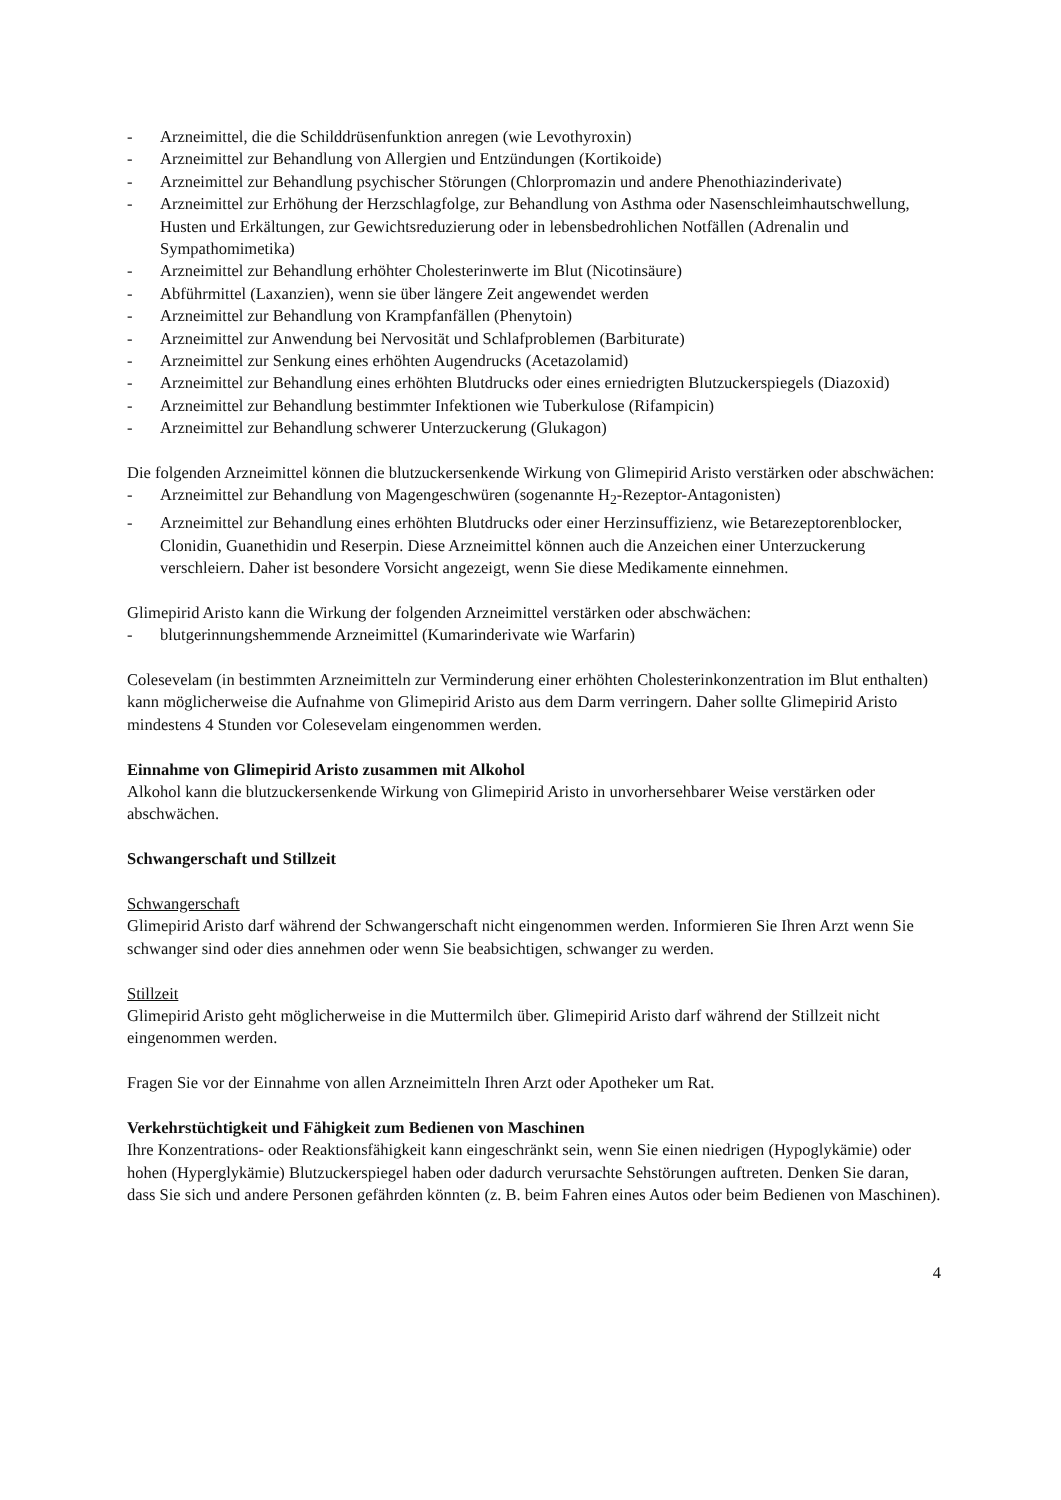- Arzneimittel, die die Schilddrüsenfunktion anregen (wie Levothyroxin)
- Arzneimittel zur Behandlung von Allergien und Entzündungen (Kortikoide)
- Arzneimittel zur Behandlung psychischer Störungen (Chlorpromazin und andere Phenothiazinderivate)
- Arzneimittel zur Erhöhung der Herzschlagfolge, zur Behandlung von Asthma oder Nasenschleimhautschwellung, Husten und Erkältungen, zur Gewichtsreduzierung oder in lebensbedrohlichen Notfällen (Adrenalin und Sympathomimetika)
- Arzneimittel zur Behandlung erhöhter Cholesterinwerte im Blut (Nicotinsäure)
- Abführmittel (Laxanzien), wenn sie über längere Zeit angewendet werden
- Arzneimittel zur Behandlung von Krampfanfällen (Phenytoin)
- Arzneimittel zur Anwendung bei Nervosität und Schlafproblemen (Barbiturate)
- Arzneimittel zur Senkung eines erhöhten Augendrucks (Acetazolamid)
- Arzneimittel zur Behandlung eines erhöhten Blutdrucks oder eines erniedrigten Blutzuckerspiegels (Diazoxid)
- Arzneimittel zur Behandlung bestimmter Infektionen wie Tuberkulose (Rifampicin)
- Arzneimittel zur Behandlung schwerer Unterzuckerung (Glukagon)
Die folgenden Arzneimittel können die blutzuckersenkende Wirkung von Glimepirid Aristo verstärken oder abschwächen:
- Arzneimittel zur Behandlung von Magengeschwüren (sogenannte H<sub>2</sub>-Rezeptor-Antagonisten)
- Arzneimittel zur Behandlung eines erhöhten Blutdrucks oder einer Herzinsuffizienz, wie Betarezeptorenblocker, Clonidin, Guanethidin und Reserpin. Diese Arzneimittel können auch die Anzeichen einer Unterzuckerung verschleiern. Daher ist besondere Vorsicht angezeigt, wenn Sie diese Medikamente einnehmen.
Glimepirid Aristo kann die Wirkung der folgenden Arzneimittel verstärken oder abschwächen:
- blutgerinnungshemmende Arzneimittel (Kumarinderivate wie Warfarin)
Colesevelam (in bestimmten Arzneimitteln zur Verminderung einer erhöhten Cholesterinkonzentration im Blut enthalten) kann möglicherweise die Aufnahme von Glimepirid Aristo aus dem Darm verringern. Daher sollte Glimepirid Aristo mindestens 4 Stunden vor Colesevelam eingenommen werden.
Einnahme von Glimepirid Aristo zusammen mit Alkohol
Alkohol kann die blutzuckersenkende Wirkung von Glimepirid Aristo in unvorhersehbarer Weise verstärken oder abschwächen.
Schwangerschaft und Stillzeit
Schwangerschaft
Glimepirid Aristo darf während der Schwangerschaft nicht eingenommen werden. Informieren Sie Ihren Arzt wenn Sie schwanger sind oder dies annehmen oder wenn Sie beabsichtigen, schwanger zu werden.
Stillzeit
Glimepirid Aristo geht möglicherweise in die Muttermilch über. Glimepirid Aristo darf während der Stillzeit nicht eingenommen werden.
Fragen Sie vor der Einnahme von allen Arzneimitteln Ihren Arzt oder Apotheker um Rat.
Verkehrstüchtigkeit und Fähigkeit zum Bedienen von Maschinen
Ihre Konzentrations- oder Reaktionsfähigkeit kann eingeschränkt sein, wenn Sie einen niedrigen (Hypoglykämie) oder hohen (Hyperglykämie) Blutzuckerspiegel haben oder dadurch verursachte Sehstörungen auftreten. Denken Sie daran, dass Sie sich und andere Personen gefährden könnten (z. B. beim Fahren eines Autos oder beim Bedienen von Maschinen).
4